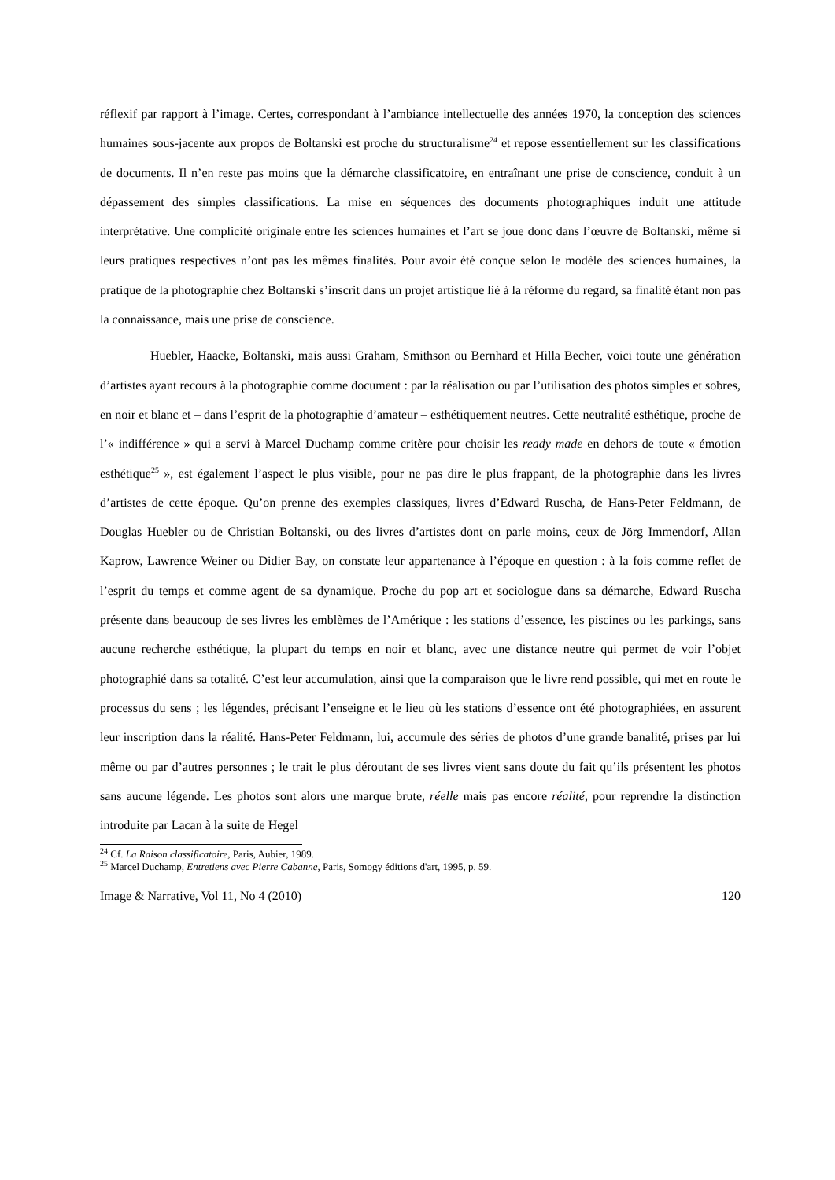réflexif par rapport à l’image. Certes, correspondant à l’ambiance intellectuelle des années 1970, la conception des sciences humaines sous-jacente aux propos de Boltanski est proche du structuralisme<sup>24</sup> et repose essentiellement sur les classifications de documents. Il n’en reste pas moins que la démarche classificatoire, en entraînant une prise de conscience, conduit à un dépassement des simples classifications. La mise en séquences des documents photographiques induit une attitude interprétative. Une complicité originale entre les sciences humaines et l’art se joue donc dans l’œuvre de Boltanski, même si leurs pratiques respectives n’ont pas les mêmes finalités. Pour avoir été conçue selon le modèle des sciences humaines, la pratique de la photographie chez Boltanski s’inscrit dans un projet artistique lié à la réforme du regard, sa finalité étant non pas la connaissance, mais une prise de conscience.
Huebler, Haacke, Boltanski, mais aussi Graham, Smithson ou Bernhard et Hilla Becher, voici toute une génération d’artistes ayant recours à la photographie comme document : par la réalisation ou par l’utilisation des photos simples et sobres, en noir et blanc et – dans l’esprit de la photographie d’amateur – esthétiquement neutres. Cette neutralité esthétique, proche de l’« indifférence » qui a servi à Marcel Duchamp comme critère pour choisir les ready made en dehors de toute « émotion esthétique<sup>25</sup> », est également l’aspect le plus visible, pour ne pas dire le plus frappant, de la photographie dans les livres d’artistes de cette époque. Qu’on prenne des exemples classiques, livres d’Edward Ruscha, de Hans-Peter Feldmann, de Douglas Huebler ou de Christian Boltanski, ou des livres d’artistes dont on parle moins, ceux de Jörg Immendorf, Allan Kaprow, Lawrence Weiner ou Didier Bay, on constate leur appartenance à l’époque en question : à la fois comme reflet de l’esprit du temps et comme agent de sa dynamique. Proche du pop art et sociologue dans sa démarche, Edward Ruscha présente dans beaucoup de ses livres les emblèmes de l’Amérique : les stations d’essence, les piscines ou les parkings, sans aucune recherche esthétique, la plupart du temps en noir et blanc, avec une distance neutre qui permet de voir l’objet photographié dans sa totalité. C’est leur accumulation, ainsi que la comparaison que le livre rend possible, qui met en route le processus du sens ; les légendes, précisant l’enseigne et le lieu où les stations d’essence ont été photographiées, en assurent leur inscription dans la réalité. Hans-Peter Feldmann, lui, accumule des séries de photos d’une grande banalité, prises par lui même ou par d’autres personnes ; le trait le plus déroutant de ses livres vient sans doute du fait qu’ils présentent les photos sans aucune légende. Les photos sont alors une marque brute, réelle mais pas encore réalité, pour reprendre la distinction introduite par Lacan à la suite de Hegel
<sup>24</sup> Cf. La Raison classificatoire, Paris, Aubier, 1989.
<sup>25</sup> Marcel Duchamp, Entretiens avec Pierre Cabanne, Paris, Somogy éditions d'art, 1995, p. 59.
Image & Narrative, Vol 11, No 4 (2010) 120